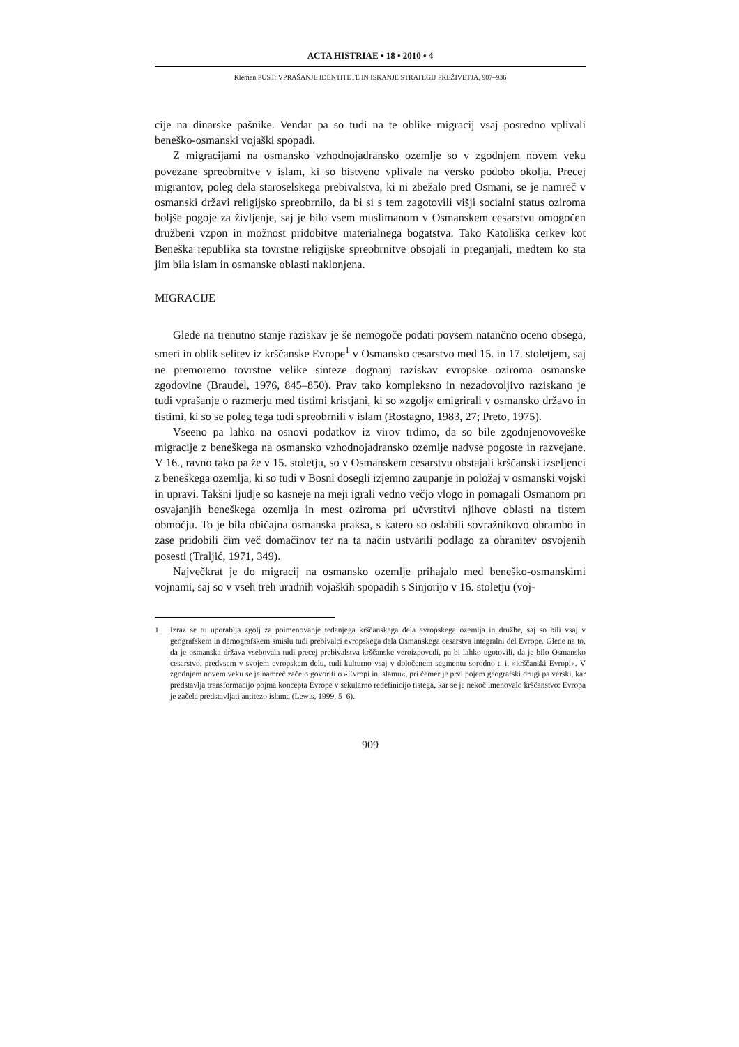ACTA HISTRIAE • 18 • 2010 • 4
Klemen PUST: VPRAŠANJE IDENTITETE IN ISKANJE STRATEGIJ PREŽIVETJA, 907–936
cije na dinarske pašnike. Vendar pa so tudi na te oblike migracij vsaj posredno vplivali beneško-osmanski vojaški spopadi.
Z migracijami na osmansko vzhodnojadransko ozemlje so v zgodnjem novem veku povezane spreobrnitve v islam, ki so bistveno vplivale na versko podobo okolja. Precej migrantov, poleg dela staroselskega prebivalstva, ki ni zbežalo pred Osmani, se je namreč v osmanski državi religijsko spreobrnilo, da bi si s tem zagotovili višji socialni status oziroma boljše pogoje za življenje, saj je bilo vsem muslimanom v Osmanskem cesarstvu omogočen družbeni vzpon in možnost pridobitve materialnega bogatstva. Tako Katoliška cerkev kot Beneška republika sta tovrstne religijske spreobrnitve obsojali in preganjali, medtem ko sta jim bila islam in osmanske oblasti naklonjena.
MIGRACIJE
Glede na trenutno stanje raziskav je še nemogoče podati povsem natančno oceno obsega, smeri in oblik selitev iz krščanske Evrope<sup>1</sup> v Osmansko cesarstvo med 15. in 17. stoletjem, saj ne premoremo tovrstne velike sinteze dognanj raziskav evropske oziroma osmanske zgodovine (Braudel, 1976, 845–850). Prav tako kompleksno in nezadovoljivo raziskano je tudi vprašanje o razmerju med tistimi kristjani, ki so »zgolj« emigrirali v osmansko državo in tistimi, ki so se poleg tega tudi spreobrnili v islam (Rostagno, 1983, 27; Preto, 1975).
Vseeno pa lahko na osnovi podatkov iz virov trdimo, da so bile zgodnjenovoveške migracije z beneškega na osmansko vzhodnojadransko ozemlje nadvse pogoste in razvejane. V 16., ravno tako pa že v 15. stoletju, so v Osmanskem cesarstvu obstajali krščanski izseljenci z beneškega ozemlja, ki so tudi v Bosni dosegli izjemno zaupanje in položaj v osmanski vojski in upravi. Takšni ljudje so kasneje na meji igrali vedno večjo vlogo in pomagali Osmanom pri osvajanjih beneškega ozemlja in mest oziroma pri učvrstitvi njihove oblasti na tistem območju. To je bila običajna osmanska praksa, s katero so oslabili sovražnikovo obrambo in zase pridobili čim več domačinov ter na ta način ustvarili podlago za ohranitev osvojenih posesti (Traljić, 1971, 349).
Največkrat je do migracij na osmansko ozemlje prihajalo med beneško-osmanskimi vojnami, saj so v vseh treh uradnih vojaških spopadih s Sinjorijo v 16. stoletju (voj-
1 Izraz se tu uporablja zgolj za poimenovanje tedanjega krščanskega dela evropskega ozemlja in družbe, saj so bili vsaj v geografskem in demografskem smislu tudi prebivalci evropskega dela Osmanskega cesarstva integralni del Evrope. Glede na to, da je osmanska država vsebovala tudi precej prebivalstva krščanske veroizpovedi, pa bi lahko ugotovili, da je bilo Osmansko cesarstvo, predvsem v svojem evropskem delu, tudi kulturno vsaj v določenem segmentu sorodno t. i. »krščanski Evropi«. V zgodnjem novem veku se je namreč začelo govoriti o »Evropi in islamu«, pri čemer je prvi pojem geografski drugi pa verski, kar predstavlja transformacijo pojma koncepta Evrope v sekularno redefinicijo tistega, kar se je nekoč imenovalo krščanstvo: Evropa je začela predstavljati antitezo islama (Lewis, 1999, 5–6).
909